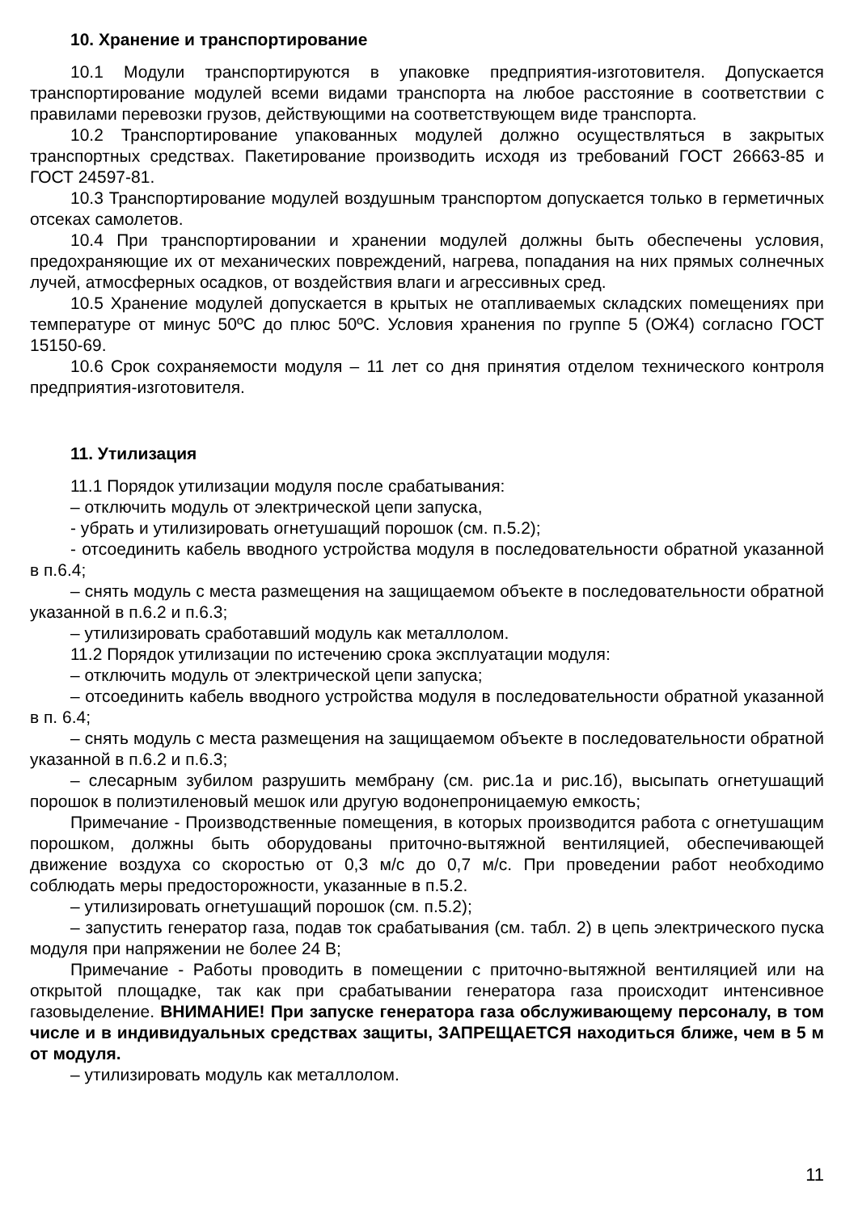10. Хранение и транспортирование
10.1 Модули транспортируются в упаковке предприятия-изготовителя. Допускается транспортирование модулей всеми видами транспорта на любое расстояние в соответствии с правилами перевозки грузов, действующими на соответствующем виде транспорта.
10.2 Транспортирование упакованных модулей должно осуществляться в закрытых транспортных средствах. Пакетирование производить исходя из требований ГОСТ 26663-85 и ГОСТ 24597-81.
10.3 Транспортирование модулей воздушным транспортом допускается только в герметичных отсеках самолетов.
10.4 При транспортировании и хранении модулей должны быть обеспечены условия, предохраняющие их от механических повреждений, нагрева, попадания на них прямых солнечных лучей, атмосферных осадков, от воздействия влаги и агрессивных сред.
10.5 Хранение модулей допускается в крытых не отапливаемых складских помещениях при температуре от минус 50ºС до плюс 50ºС. Условия хранения по группе 5 (ОЖ4) согласно ГОСТ 15150-69.
10.6 Срок сохраняемости модуля – 11 лет со дня принятия отделом технического контроля предприятия-изготовителя.
11. Утилизация
11.1 Порядок утилизации модуля после срабатывания:
– отключить модуль от электрической цепи запуска,
- убрать и утилизировать огнетушащий порошок (см. п.5.2);
- отсоединить кабель вводного устройства модуля в последовательности обратной указанной в п.6.4;
– снять модуль с места размещения на защищаемом объекте в последовательности обратной указанной в п.6.2 и п.6.3;
– утилизировать сработавший модуль как металлолом.
11.2 Порядок утилизации по истечению срока эксплуатации модуля:
– отключить модуль от электрической цепи запуска;
– отсоединить кабель вводного устройства модуля в последовательности обратной указанной в п. 6.4;
– снять модуль с места размещения на защищаемом объекте в последовательности обратной указанной в п.6.2 и п.6.3;
– слесарным зубилом разрушить мембрану (см. рис.1а и рис.1б), высыпать огнетушащий порошок в полиэтиленовый мешок или другую водонепроницаемую емкость;
Примечание - Производственные помещения, в которых производится работа с огнетушащим порошком, должны быть оборудованы приточно-вытяжной вентиляцией, обеспечивающей движение воздуха со скоростью от 0,3 м/с до 0,7 м/с. При проведении работ необходимо соблюдать меры предосторожности, указанные в п.5.2.
– утилизировать огнетушащий порошок (см. п.5.2);
– запустить генератор газа, подав ток срабатывания (см. табл. 2) в цепь электрического пуска модуля при напряжении не более 24 В;
Примечание - Работы проводить в помещении с приточно-вытяжной вентиляцией или на открытой площадке, так как при срабатывании генератора газа происходит интенсивное газовыделение. ВНИМАНИЕ! При запуске генератора газа обслуживающему персоналу, в том числе и в индивидуальных средствах защиты, ЗАПРЕЩАЕТСЯ находиться ближе, чем в 5 м от модуля.
– утилизировать модуль как металлолом.
11